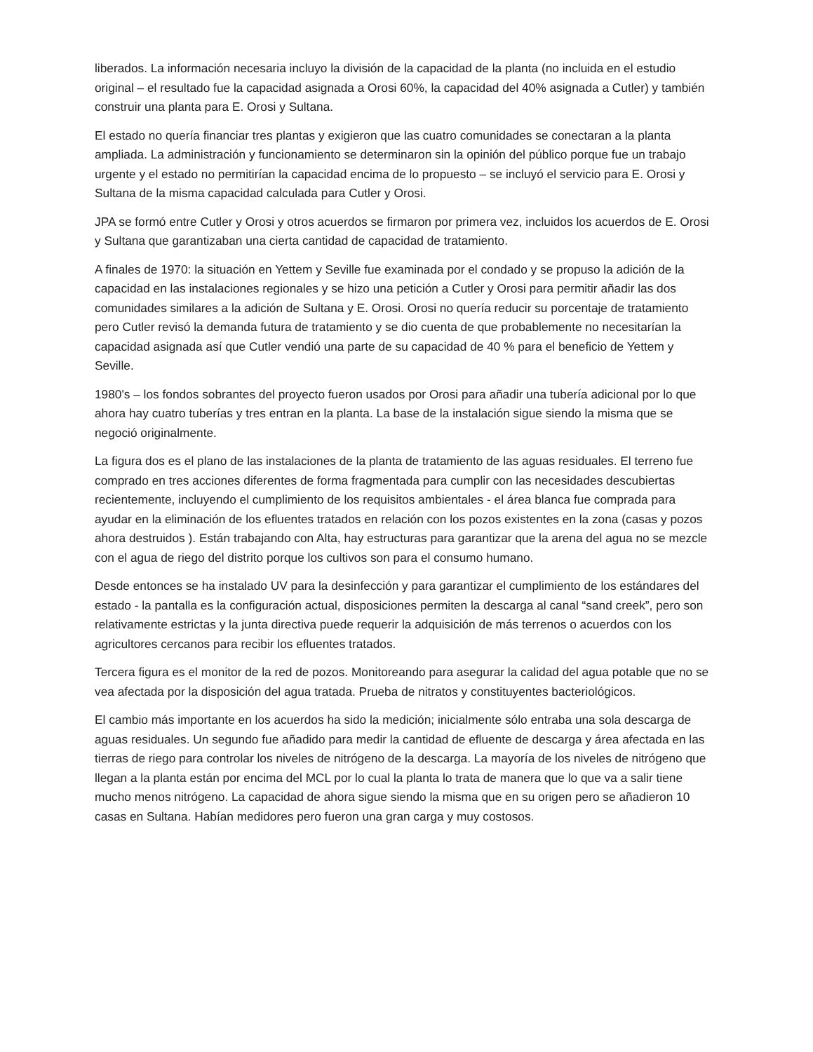liberados. La información necesaria incluyo la división de la capacidad de la planta (no incluida en el estudio original – el resultado fue la capacidad asignada a Orosi 60%, la capacidad del 40% asignada a Cutler) y también construir una planta para E. Orosi y Sultana.
El estado no quería financiar tres plantas y exigieron que las cuatro comunidades se conectaran a la planta ampliada. La administración y funcionamiento se determinaron sin la opinión del público porque fue un trabajo urgente y el estado no permitirían la capacidad encima de lo propuesto – se incluyó el servicio para E. Orosi y Sultana de la misma capacidad calculada para Cutler y Orosi.
JPA se formó entre Cutler y Orosi y otros acuerdos se firmaron por primera vez, incluidos los acuerdos de E. Orosi y Sultana que garantizaban una cierta cantidad de capacidad de tratamiento.
A finales de 1970: la situación en Yettem y Seville fue examinada por el condado y se propuso la adición de la capacidad en las instalaciones regionales y se hizo una petición a Cutler y Orosi para permitir añadir las dos comunidades similares a la adición de Sultana y E. Orosi. Orosi no quería reducir su porcentaje de tratamiento pero Cutler revisó la demanda futura de tratamiento y se dio cuenta de que probablemente no necesitarían la capacidad asignada así que Cutler vendió una parte de su capacidad de 40 % para el beneficio de Yettem y Seville.
1980's – los fondos sobrantes del proyecto fueron usados por Orosi para añadir una tubería adicional por lo que ahora hay cuatro tuberías y tres entran en la planta. La base de la instalación sigue siendo la misma que se negoció originalmente.
La figura dos es el plano de las instalaciones de la planta de tratamiento de las aguas residuales. El terreno fue comprado en tres acciones diferentes de forma fragmentada para cumplir con las necesidades descubiertas recientemente, incluyendo el cumplimiento de los requisitos ambientales - el área blanca fue comprada para ayudar en la eliminación de los efluentes tratados en relación con los pozos existentes en la zona (casas y pozos ahora destruidos ). Están trabajando con Alta, hay estructuras para garantizar que la arena del agua no se mezcle con el agua de riego del distrito porque los cultivos son para el consumo humano.
Desde entonces se ha instalado UV para la desinfección y para garantizar el cumplimiento de los estándares del estado - la pantalla es la configuración actual, disposiciones permiten la descarga al canal “sand creek”, pero son relativamente estrictas y la junta directiva puede requerir la adquisición de más terrenos o acuerdos con los agricultores cercanos para recibir los efluentes tratados.
Tercera figura es el monitor de la red de pozos. Monitoreando para asegurar la calidad del agua potable que no se vea afectada por la disposición del agua tratada. Prueba de nitratos y constituyentes bacteriológicos.
El cambio más importante en los acuerdos ha sido la medición; inicialmente sólo entraba una sola descarga de aguas residuales. Un segundo fue añadido para medir la cantidad de efluente de descarga y área afectada en las tierras de riego para controlar los niveles de nitrógeno de la descarga. La mayoría de los niveles de nitrógeno que llegan a la planta están por encima del MCL por lo cual la planta lo trata de manera que lo que va a salir tiene mucho menos nitrógeno. La capacidad de ahora sigue siendo la misma que en su origen pero se añadieron 10 casas en Sultana. Habían medidores pero fueron una gran carga y muy costosos.